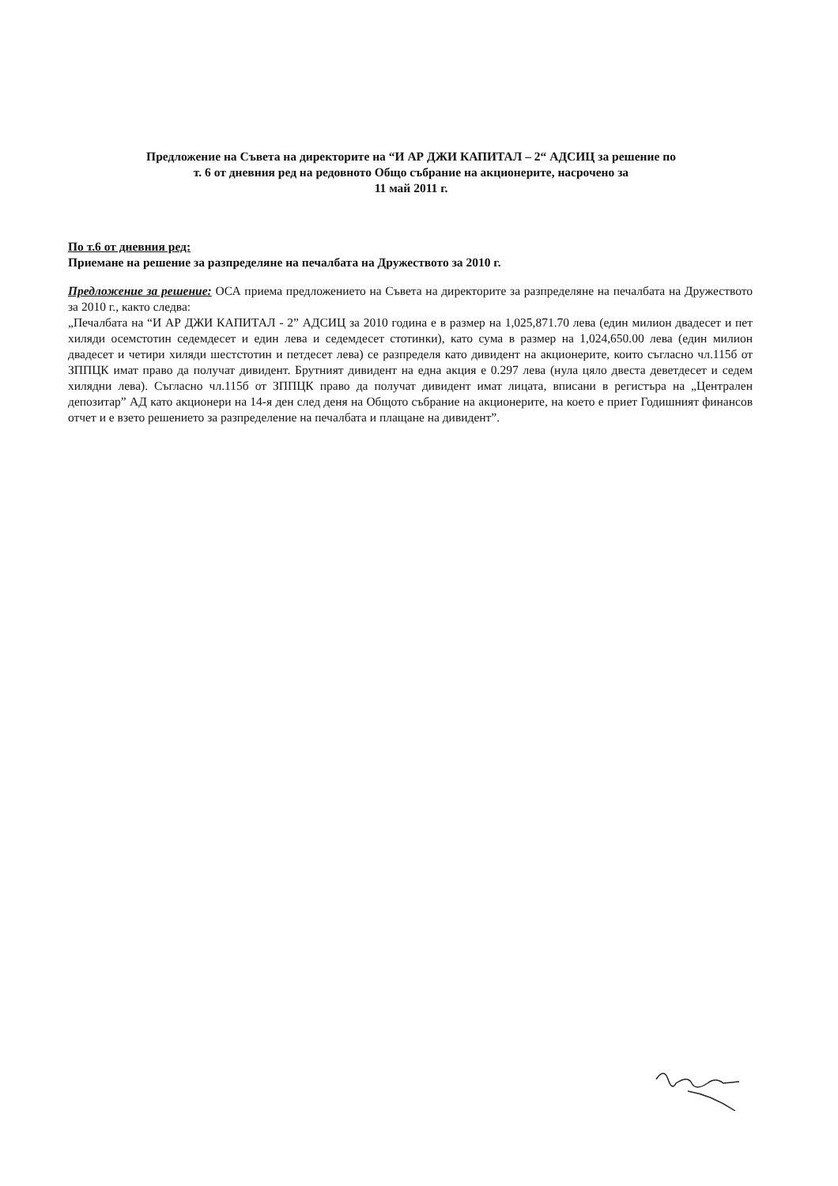Предложение на Съвета на директорите на “И АР ДЖИ КАПИТАЛ – 2“ АДСИЦ за решение по
т. 6 от дневния ред на редовното Общо събрание на акционерите, насрочено за
11 май 2011 г.
По т.6 от дневния ред:
Приемане на решение за разпределяне на печалбата на Дружеството за 2010 г.
Предложение за решение: ОСА приема предложението на Съвета на директорите за разпределяне на печалбата на Дружеството за 2010 г., както следва:
„Печалбата на “И АР ДЖИ КАПИТАЛ - 2” АДСИЦ за 2010 година е в размер на 1,025,871.70 лева (един милион двадесет и пет хиляди осемстотин седемдесет и един лева и седемдесет стотинки), като сума в размер на 1,024,650.00 лева (един милион двадесет и четири хиляди шестстотин и петдесет лева) се разпределя като дивидент на акционерите, които съгласно чл.115б от ЗППЦК имат право да получат дивидент. Брутният дивидент на една акция е 0.297 лева (нула цяло двеста деветдесет и седем хилядни лева). Съгласно чл.115б от ЗППЦК право да получат дивидент имат лицата, вписани в регистъра на „Централен депозитар” АД като акционери на 14-я ден след деня на Общото събрание на акционерите, на което е приет Годишният финансов отчет и е взето решението за разпределение на печалбата и плащане на дивидент”.